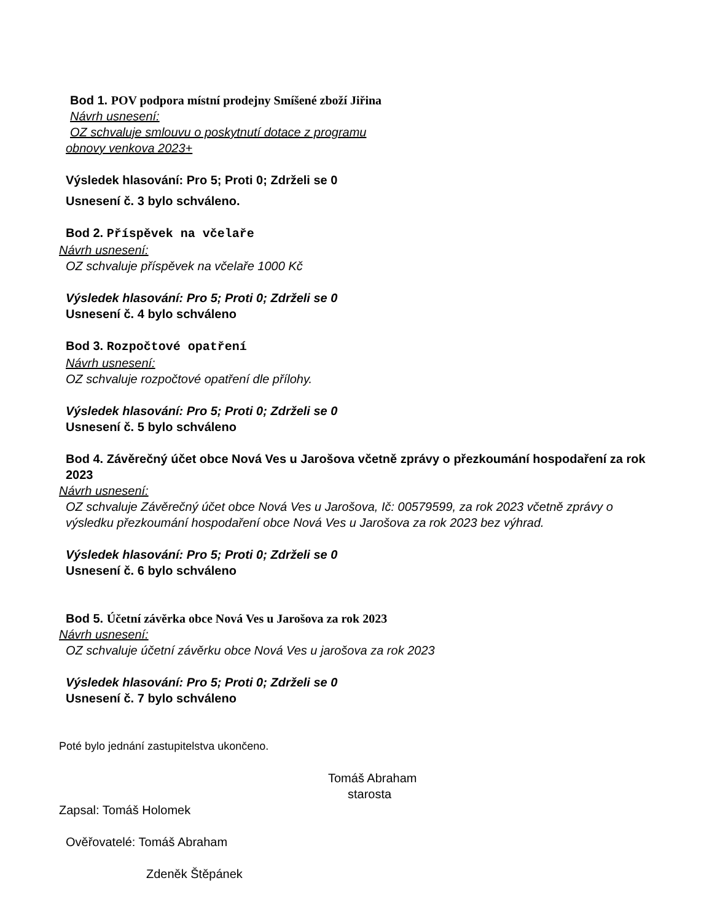Bod 1. POV podpora místní prodejny Smíšené zboží Jiřina
Návrh usnesení:
OZ schvaluje smlouvu o poskytnutí dotace z programu
obnovy venkova 2023+
Výsledek hlasování: Pro 5; Proti 0; Zdrželi se 0
Usnesení č. 3 bylo schváleno.
Bod 2. Příspěvek na včelaře
Návrh usnesení:
OZ schvaluje příspěvek na včelaře 1000 Kč
Výsledek hlasování: Pro 5; Proti 0; Zdrželi se 0
Usnesení č. 4 bylo schváleno
Bod 3. Rozpočtové opatření
Návrh usnesení:
OZ schvaluje rozpočtové opatření dle přílohy.
Výsledek hlasování: Pro 5; Proti 0; Zdrželi se 0
Usnesení č. 5 bylo schváleno
Bod 4. Závěrečný účet obce Nová Ves u Jarošova včetně zprávy o přezkoumání hospodaření za rok 2023
Návrh usnesení:
OZ schvaluje Závěrečný účet obce Nová Ves u Jarošova, Ič: 00579599, za rok 2023 včetně zprávy o výsledku přezkoumání hospodaření obce Nová Ves u Jarošova za rok 2023 bez výhrad.
Výsledek hlasování: Pro 5; Proti 0; Zdrželi se 0
Usnesení č. 6 bylo schváleno
Bod 5. Účetní závěrka obce Nová Ves u Jarošova za rok 2023
Návrh usnesení:
OZ schvaluje účetní závěrku obce Nová Ves u jarošova za rok 2023
Výsledek hlasování: Pro 5; Proti 0; Zdrželi se 0
Usnesení č. 7 bylo schváleno
Poté bylo jednání zastupitelstva ukončeno.
Tomáš Abraham
starosta
Zapsal: Tomáš Holomek
Ověřovatelé: Tomáš Abraham
Zdeněk Štěpánek